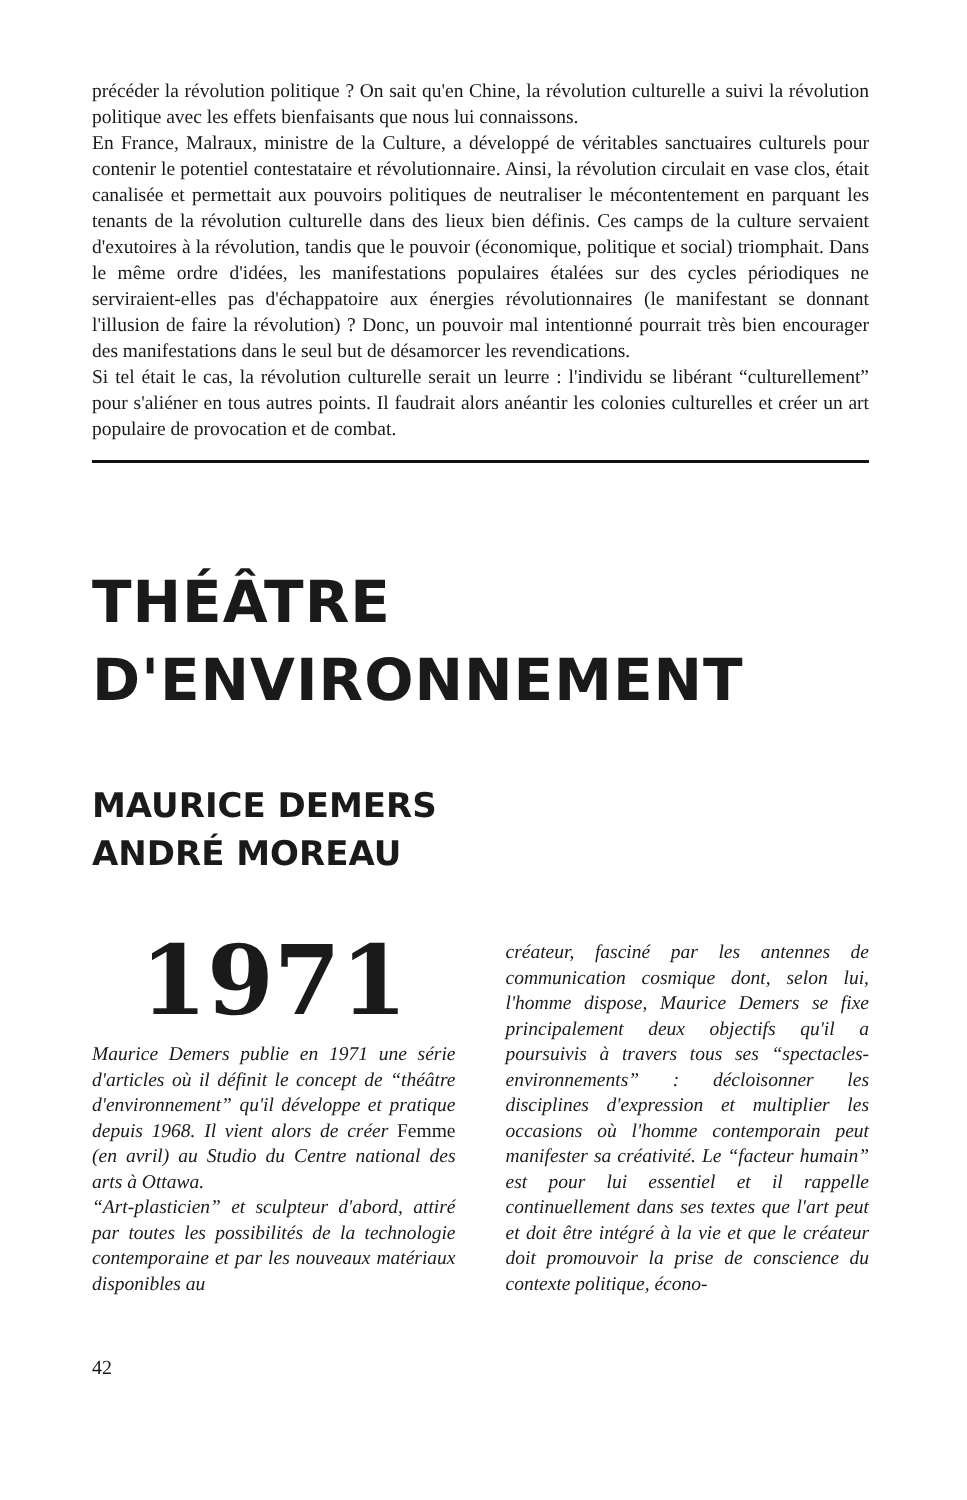précéder la révolution politique ? On sait qu'en Chine, la révolution culturelle a suivi la révolution politique avec les effets bienfaisants que nous lui connaissons.
En France, Malraux, ministre de la Culture, a développé de véritables sanctuaires culturels pour contenir le potentiel contestataire et révolutionnaire. Ainsi, la révolution circulait en vase clos, était canalisée et permettait aux pouvoirs politiques de neutraliser le mécontentement en parquant les tenants de la révolution culturelle dans des lieux bien définis. Ces camps de la culture servaient d'exutoires à la révolution, tandis que le pouvoir (économique, politique et social) triomphait. Dans le même ordre d'idées, les manifestations populaires étalées sur des cycles périodiques ne serviraient-elles pas d'échappatoire aux énergies révolutionnaires (le manifestant se donnant l'illusion de faire la révolution) ? Donc, un pouvoir mal intentionné pourrait très bien encourager des manifestations dans le seul but de désamorcer les revendications.
Si tel était le cas, la révolution culturelle serait un leurre : l'individu se libérant “culturellement” pour s'aliéner en tous autres points. Il faudrait alors anéantir les colonies culturelles et créer un art populaire de provocation et de combat.
THÉÂTRE
D'ENVIRONNEMENT
MAURICE DEMERS
ANDRÉ MOREAU
1971
Maurice Demers publie en 1971 une série d'articles où il définit le concept de “théâtre d'environnement” qu'il développe et pratique depuis 1968. Il vient alors de créer Femme (en avril) au Studio du Centre national des arts à Ottawa.
“Art-plasticien” et sculpteur d'abord, attiré par toutes les possibilités de la technologie contemporaine et par les nouveaux matériaux disponibles au
créateur, fasciné par les antennes de communication cosmique dont, selon lui, l'homme dispose, Maurice Demers se fixe principalement deux objectifs qu'il a poursuivis à travers tous ses “spectacles-environnements” : décloisonner les disciplines d'expression et multiplier les occasions où l'homme contemporain peut manifester sa créativité. Le “facteur humain” est pour lui essentiel et il rappelle continuellement dans ses textes que l'art peut et doit être intégré à la vie et que le créateur doit promouvoir la prise de conscience du contexte politique, écono-
42